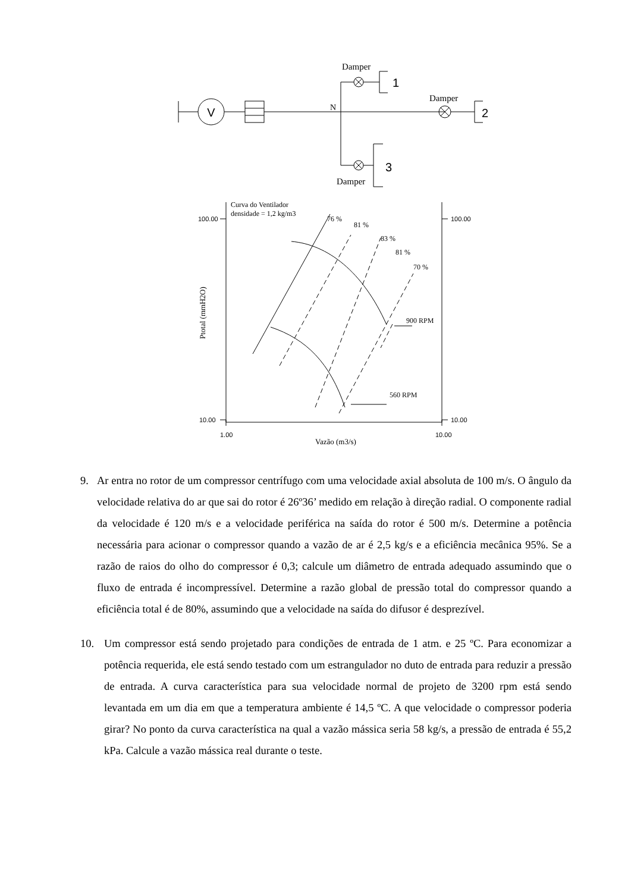V
Damper
1
N
Damper
2
3
Damper
Curva do Ventilador
densidade = 1,2 kg/m3
100.00
100.00
10.00
10.00
1.00
10.00
76 %
81 %
83 %
81 %
70 %
900 RPM
560 RPM
Vazão (m3/s)
Ptotal (mmH2O)
9. Ar entra no rotor de um compressor centrífugo com uma velocidade axial absoluta de 100 m/s. O ângulo da velocidade relativa do ar que sai do rotor é 26º36’ medido em relação à direção radial. O componente radial da velocidade é 120 m/s e a velocidade periférica na saída do rotor é 500 m/s. Determine a potência necessária para acionar o compressor quando a vazão de ar é 2,5 kg/s e a eficiência mecânica 95%. Se a razão de raios do olho do compressor é 0,3; calcule um diâmetro de entrada adequado assumindo que o fluxo de entrada é incompressível. Determine a razão global de pressão total do compressor quando a eficiência total é de 80%, assumindo que a velocidade na saída do difusor é desprezível.
10. Um compressor está sendo projetado para condições de entrada de 1 atm. e 25 ºC. Para economizar a potência requerida, ele está sendo testado com um estrangulador no duto de entrada para reduzir a pressão de entrada. A curva característica para sua velocidade normal de projeto de 3200 rpm está sendo levantada em um dia em que a temperatura ambiente é 14,5 ºC. A que velocidade o compressor poderia girar? No ponto da curva característica na qual a vazão mássica seria 58 kg/s, a pressão de entrada é 55,2 kPa. Calcule a vazão mássica real durante o teste.